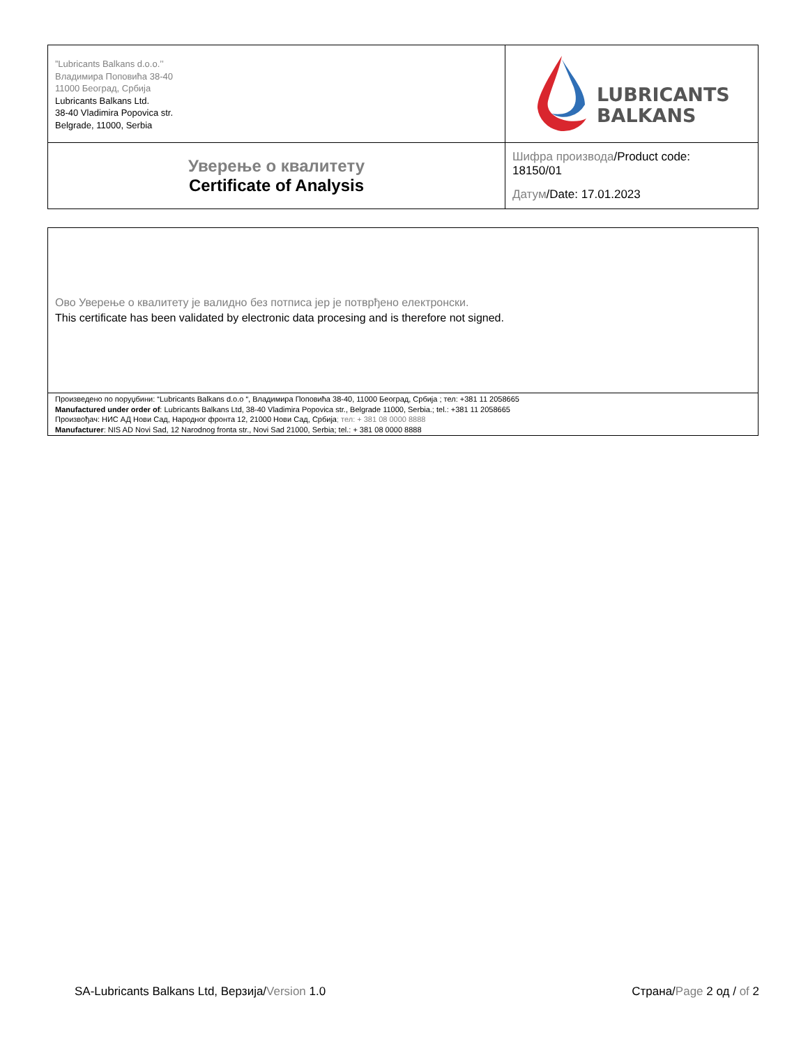| ”Lubricants Balkans d.o.o.’’ Владимира Поповића 38-40 11000 Београд, Србија Lubricants Balkans Ltd. 38-40 Vladimira Popovica str. Belgrade, 11000, Serbia | LUBRICANTS BALKANS |
| Уверење о квалитету Certificate of Analysis | Шифра производа /Product code: 18150/01 Датум /Date: 17.01.2023 |
| Ово Уверење о квалитету је валидно без потписа јер је потврђено електронски. This certificate has been validated by electronic data procesing and is therefore not signed. |
| Произведено по поруџбини: “Lubricants Balkans d.o.o “, Владимира Поповића 38-40, 11000 Београд, Србија ; тел: +381 11 2058665 Manufactured under order of : Lubricants Balkans Ltd, 38-40 Vladimira Popovica str., Belgrade 11000, Serbia.; tel.: +381 11 2058665 Произвођач: НИС АД Нови Сад, Народног фронта 12, 21000 Нови Сад, Србија ; тел: + 381 08 0000 8888 Manufacturer : NIS AD Novi Sad, 12 Narodnog fronta str., Novi Sad 21000, Serbia; tel.: + 381 08 0000 8888 |
SA-Lubricants Balkans Ltd, Верзија/Version 1.0 Страна/Page 2 од / of 2